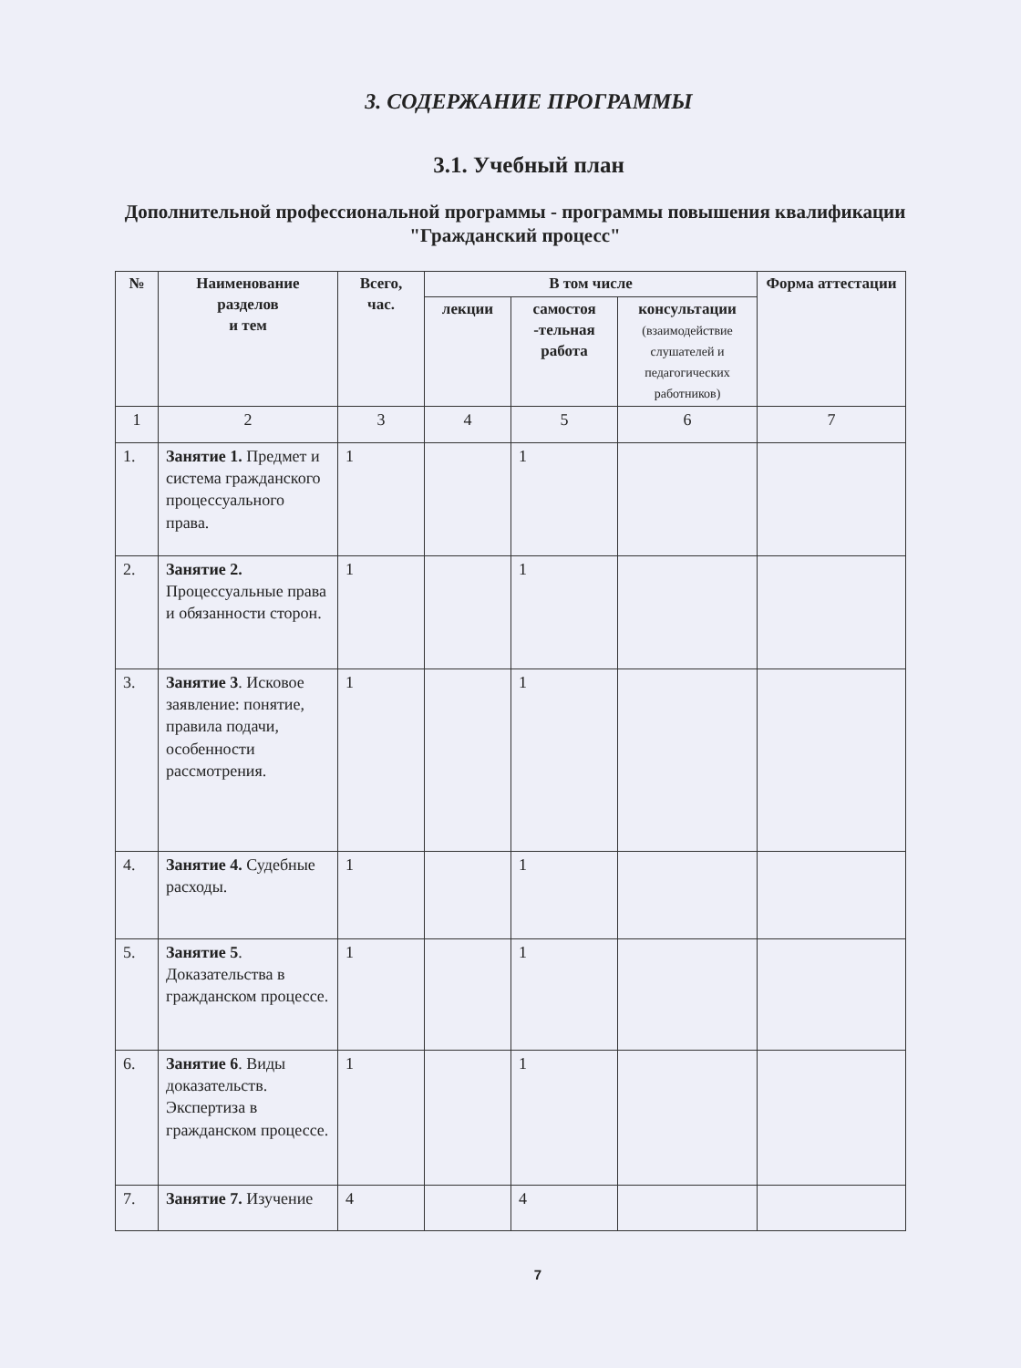3. СОДЕРЖАНИЕ ПРОГРАММЫ
3.1. Учебный план
Дополнительной профессиональной программы - программы повышения квалификации "Гражданский процесс"
| № | Наименование разделов и тем | Всего, час. | В том числе | | | Форма аттестации |
| --- | --- | --- | --- | --- | --- | --- |
| | | | лекции | самостоя -тельная работа | консультации (взаимодействие слушателей и педагогических работников) | |
| 1 | 2 | 3 | 4 | 5 | 6 | 7 |
| 1. | Занятие 1. Предмет и система гражданского процессуального права. | 1 | | 1 | | |
| 2. | Занятие 2. Процессуальные права и обязанности сторон. | 1 | | 1 | | |
| 3. | Занятие 3 . Исковое заявление: понятие, правила подачи, особенности рассмотрения. | 1 | | 1 | | |
| 4. | Занятие 4. Судебные расходы. | 1 | | 1 | | |
| 5. | Занятие 5 . Доказательства в гражданском процессе. | 1 | | 1 | | |
| 6. | Занятие 6 . Виды доказательств. Экспертиза в гражданском процессе. | 1 | | 1 | | |
| 7. | Занятие 7. Изучение | 4 | | 4 | | |
7